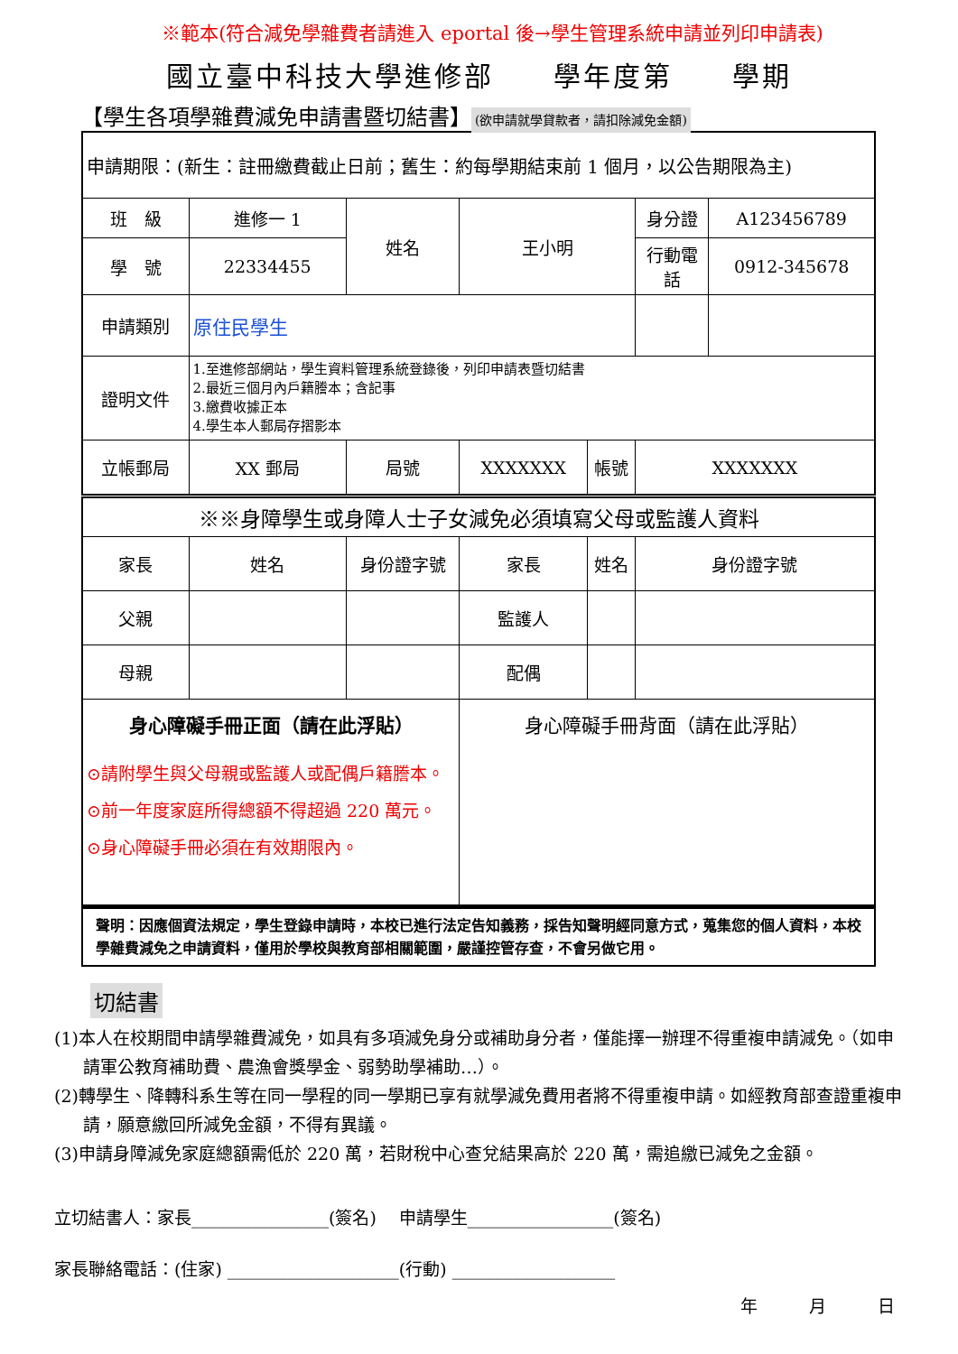※範本(符合減免學雜費者請進入 eportal 後→學生管理系統申請並列印申請表)
國立臺中科技大學進修部　　學年度第　　學期
【學生各項學雜費減免申請書暨切結書】 (欲申請就學貸款者，請扣除減免金額)
| 申請期限：(新生：註冊繳費截止日前；舊生：約每學期結束前 1 個月，以公告期限為主) | | | | | | | |
| 班 級 | 進修一 1 | | 姓名 | 王小明 | | 身分證 | A123456789 |
| 學 號 | 22334455 | | | | | 行動電話 | 0912-345678 |
| 申請類別 | 原住民學生 | | | | | | |
| 證明文件 | 1.至進修部網站，學生資料管理系統登錄後，列印申請表暨切結書 2.最近三個月內戶籍謄本；含記事 3.繳費收據正本 4.學生本人郵局存摺影本 | | | | | | |
| 立帳郵局 | XX 郵局 | | 局號 | XXXXXXX | 帳號 | XXXXXXX | |
| ※※身障學生或身障人士子女減免必須填寫父母或監護人資料 | | | | | | | |
| 家長 | 姓名 | 身份證字號 | | 家長 | 姓名 | 身份證字號 | |
| 父親 | | | | 監護人 | | | |
| 母親 | | | | 配偶 | | | |
| 身心障礙手冊正面（請在此浮貼） ⊙請附學生與父母親或監護人或配偶戶籍謄本。 ⊙前一年度家庭所得總額不得超過 220 萬元。 ⊙身心障礙手冊必須在有效期限內。 | | | | 身心障礙手冊背面（請在此浮貼） | | | |
| 聲明：因應個資法規定，學生登錄申請時，本校已進行法定告知義務，採告知聲明經同意方式，蒐集您的個人資料，本校學雜費減免之申請資料，僅用於學校與教育部相關範圍，嚴謹控管存查，不會另做它用。 | | | | | | | |
切結書
(1)本人在校期間申請學雜費減免，如具有多項減免身分或補助身分者，僅能擇一辦理不得重複申請減免。（如申請軍公教育補助費、農漁會獎學金、弱勢助學補助…）。
(2)轉學生、降轉科系生等在同一學程的同一學期已享有就學減免費用者將不得重複申請。如經教育部查證重複申請，願意繳回所減免金額，不得有異議。
(3)申請身障減免家庭總額需低於 220 萬，若財稅中心查兌結果高於 220 萬，需追繳已減免之金額。
立切結書人：家長________________(簽名)　 申請學生_________________(簽名)
家長聯絡電話：(住家) ____________________(行動) ___________________
年　　　月　　　日